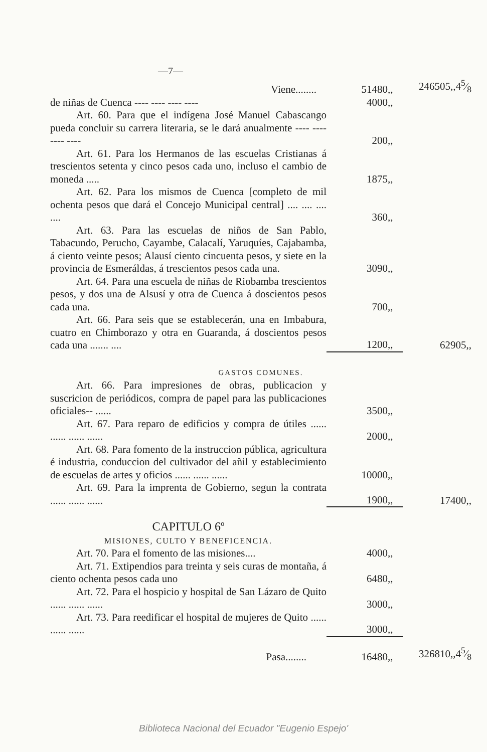—7—
| Viene........ | 51480,, | 246505,,45⁄8 |
| de niñas de Cuenca ---- ---- ---- ---- | 4000,, | |
| Art. 60. Para que el indígena José Manuel Cabascango pueda concluir su carrera literaria, se le dará anualmente ---- ---- ---- ---- | 200,, | |
| Art. 61. Para los Hermanos de las escuelas Cristianas á trescientos setenta y cinco pesos cada uno, incluso el cambio de moneda ..... | 1875,, | |
| Art. 62. Para los mismos de Cuenca [completo de mil ochenta pesos que dará el Concejo Municipal central] .... .... .... .... | 360,, | |
| Art. 63. Para las escuelas de niños de San Pablo, Tabacundo, Perucho, Cayambe, Calacalí, Yaruquíes, Cajabamba, á ciento veinte pesos; Alausí ciento cincuenta pesos, y siete en la provincia de Esmeráldas, á trescientos pesos cada una. | 3090,, | |
| Art. 64. Para una escuela de niñas de Riobamba trescientos pesos, y dos una de Alsusí y otra de Cuenca á doscientos pesos cada una. | 700,, | |
| Art. 66. Para seis que se establecerán, una en Imbabura, cuatro en Chimborazo y otra en Guaranda, á doscientos pesos cada una ....... .... | 1200,, | 62905,, |
| GASTOS COMUNES. | | |
| Art. 66. Para impresiones de obras, publicacion y suscricion de periódicos, compra de papel para las publicaciones oficiales-- ...... | 3500,, | |
| Art. 67. Para reparo de edificios y compra de útiles ...... ...... ...... ...... | 2000,, | |
| Art. 68. Para fomento de la instruccion pública, agricultura é industria, conduccion del cultivador del añil y establecimiento de escuelas de artes y oficios ...... ...... ...... | 10000,, | |
| Art. 69. Para la imprenta de Gobierno, segun la contrata ...... ...... ...... | 1900,, | 17400,, |
| CAPITULO 6º | | |
| MISIONES, CULTO Y BENEFICENCIA. | | |
| Art. 70. Para el fomento de las misiones.... | 4000,, | |
| Art. 71. Extipendios para treinta y seis curas de montaña, á ciento ochenta pesos cada uno | 6480,, | |
| Art. 72. Para el hospicio y hospital de San Lázaro de Quito ...... ...... ...... | 3000,, | |
| Art. 73. Para reedificar el hospital de mujeres de Quito ...... ...... ...... | 3000,, | |
| Pasa........ | 16480,, | 326810,,45⁄8 |
Biblioteca Nacional del Ecuador "Eugenio Espejo'